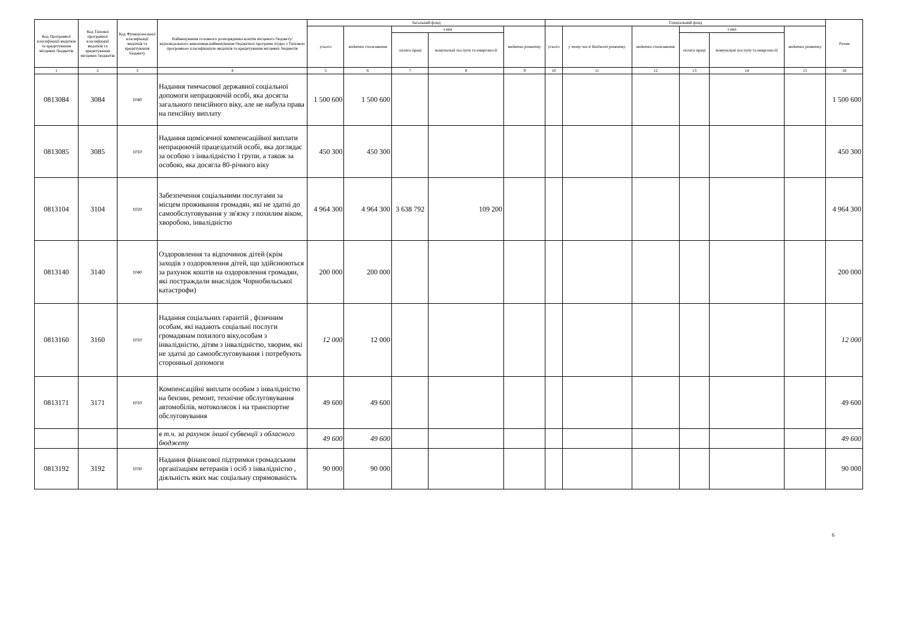| Код Програмної класифікації видатків та кредитування місцевих бюджетів | Код Типової програмної класифікації видатків та кредитування місцевих бюджетів | Код Функціональної класифікації видатків та кредитування бюджету | Найменування головного розпорядника коштів місцевого бюджету/відповідального виконавця,найменування бюджетної програми згідно з Типовою програмною класифікацією видатків та кредитування місцевих бюджетів | Загальний фонд | | | | | Спеціальний фонд | | | | | | Разом |
| --- | --- | --- | --- | --- | --- | --- | --- | --- | --- | --- | --- | --- | --- | --- | --- |
| | | | | усього | видатки споживання | з них | | видатки розвитку | усього | у тому числі бюджет розвитку | видатки споживання | з них | | видатки розвитку | |
| | | | | | | оплата праці | комунальні послуги та енергоносії | | | | | оплата праці | комунальні послуги та енергоносії | | |
| 1 | 2 | 3 | 4 | 5 | 6 | 7 | 8 | 9 | 10 | 11 | 12 | 13 | 14 | 15 | 16 |
| 0813084 | 3084 | 1040 | Надання тимчасової державної соціальної допомоги непрацюючій особі, яка досягла загального пенсійного віку, але не набула права на пенсійну виплату | 1 500 600 | 1 500 600 | | | | | | | | | | 1 500 600 |
| 0813085 | 3085 | 1010 | Надання щомісячної компенсаційної виплати непрацюючій працездатній особі, яка доглядає за особою з інвалідністю I групи, а також за особою, яка досягла 80-річного віку | 450 300 | 450 300 | | | | | | | | | | 450 300 |
| 0813104 | 3104 | 1020 | Забезпечення соціальними послугами за місцем проживання громадян, які не здатні до самообслуговування у зв'язку з похилим віком, хворобою, інвалідністю | 4 964 300 | 4 964 300 | 3 638 792 | 109 200 | | | | | | | | 4 964 300 |
| 0813140 | 3140 | 1040 | Оздоровлення та відпочинок дітей (крім заходів з оздоровлення дітей, що здійснюються за рахунок коштів на оздоровлення громадян, які постраждали внаслідок Чорнобильської катастрофи) | 200 000 | 200 000 | | | | | | | | | | 200 000 |
| 0813160 | 3160 | 1010 | Надання соціальних гарантій , фізичним особам, які надають соціальні послуги громадянам похилого віку,особам з інвалідністю, дітям з інвалідністю, хворим, які не здатні до самообслуговування і потребують сторонньої допомоги | 12 000 | 12 000 | | | | | | | | | | 12 000 |
| 0813171 | 3171 | 1010 | Компенсаційні виплати особам з інвалідністю на бензин, ремонт, технічне обслуговування автомобілів, мотоколясок і на транспортне обслуговування | 49 600 | 49 600 | | | | | | | | | | 49 600 |
| | | | в т.ч. за рахунок іншої субвенції з обласного бюджету | 49 600 | 49 600 | | | | | | | | | | 49 600 |
| 0813192 | 3192 | 1030 | Надання фінансової підтримки громадським організаціям ветеранів і осіб з інвалідністю , діяльність яких має соціальну спрямованість | 90 000 | 90 000 | | | | | | | | | | 90 000 |
6